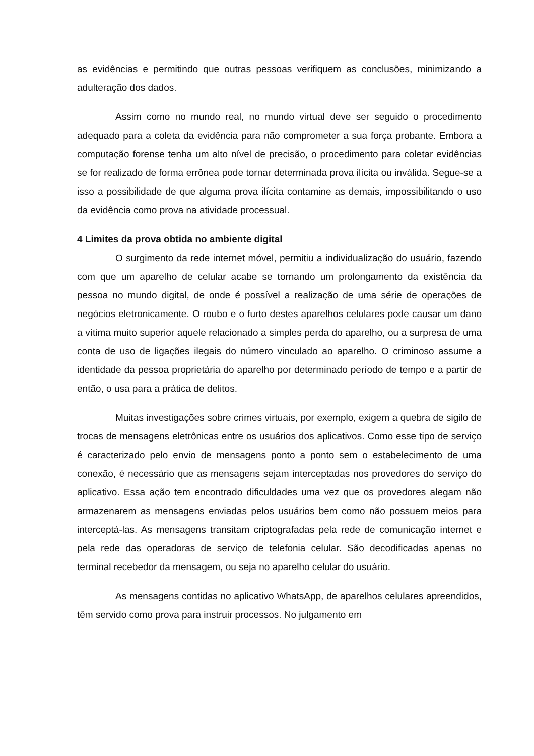as evidências e permitindo que outras pessoas verifiquem as conclusões, minimizando a adulteração dos dados.
Assim como no mundo real, no mundo virtual deve ser seguido o procedimento adequado para a coleta da evidência para não comprometer a sua força probante. Embora a computação forense tenha um alto nível de precisão, o procedimento para coletar evidências se for realizado de forma errônea pode tornar determinada prova ilícita ou inválida. Segue-se a isso a possibilidade de que alguma prova ilícita contamine as demais, impossibilitando o uso da evidência como prova na atividade processual.
4 Limites da prova obtida no ambiente digital
O surgimento da rede internet móvel, permitiu a individualização do usuário, fazendo com que um aparelho de celular acabe se tornando um prolongamento da existência da pessoa no mundo digital, de onde é possível a realização de uma série de operações de negócios eletronicamente. O roubo e o furto destes aparelhos celulares pode causar um dano a vítima muito superior aquele relacionado a simples perda do aparelho, ou a surpresa de uma conta de uso de ligações ilegais do número vinculado ao aparelho. O criminoso assume a identidade da pessoa proprietária do aparelho por determinado período de tempo e a partir de então, o usa para a prática de delitos.
Muitas investigações sobre crimes virtuais, por exemplo, exigem a quebra de sigilo de trocas de mensagens eletrônicas entre os usuários dos aplicativos. Como esse tipo de serviço é caracterizado pelo envio de mensagens ponto a ponto sem o estabelecimento de uma conexão, é necessário que as mensagens sejam interceptadas nos provedores do serviço do aplicativo. Essa ação tem encontrado dificuldades uma vez que os provedores alegam não armazenarem as mensagens enviadas pelos usuários bem como não possuem meios para interceptá-las. As mensagens transitam criptografadas pela rede de comunicação internet e pela rede das operadoras de serviço de telefonia celular. São decodificadas apenas no terminal recebedor da mensagem, ou seja no aparelho celular do usuário.
As mensagens contidas no aplicativo WhatsApp, de aparelhos celulares apreendidos, têm servido como prova para instruir processos. No julgamento em